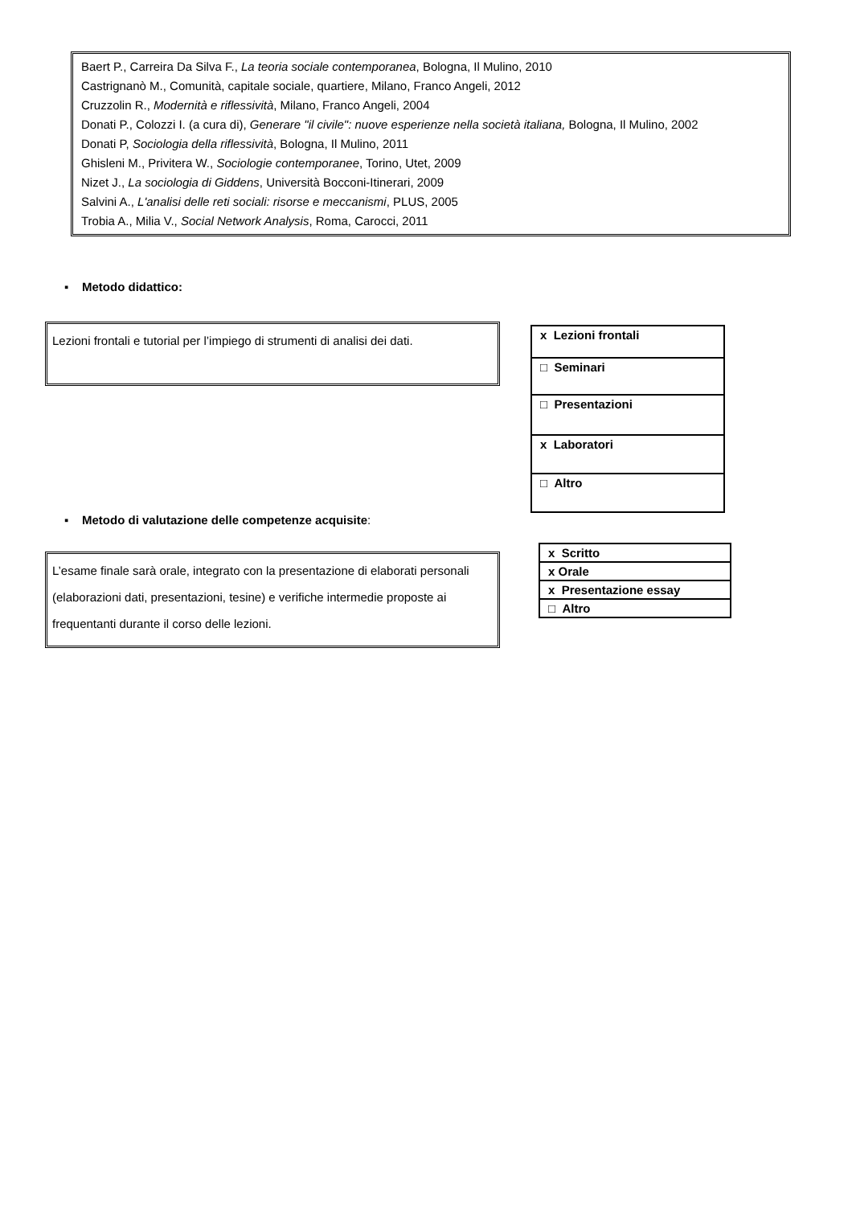Baert P., Carreira Da Silva F., La teoria sociale contemporanea, Bologna, Il Mulino, 2010
Castrignanò M., Comunità, capitale sociale, quartiere, Milano, Franco Angeli, 2012
Cruzzolin R., Modernità e riflessività, Milano, Franco Angeli, 2004
Donati P., Colozzi I. (a cura di), Generare "il civile": nuove esperienze nella società italiana, Bologna, Il Mulino, 2002
Donati P, Sociologia della riflessività, Bologna, Il Mulino, 2011
Ghisleni M., Privitera W., Sociologie contemporanee, Torino, Utet, 2009
Nizet J., La sociologia di Giddens, Università Bocconi-Itinerari, 2009
Salvini A., L'analisi delle reti sociali: risorse e meccanismi, PLUS, 2005
Trobia A., Milia V., Social Network Analysis, Roma, Carocci, 2011
▪ Metodo didattico:
Lezioni frontali e tutorial per l’impiego di strumenti di analisi dei dati.
| x Lezioni frontali |
| □ Seminari |
| □ Presentazioni |
| x Laboratori |
| □ Altro |
▪ Metodo di valutazione delle competenze acquisite:
L’esame finale sarà orale, integrato con la presentazione di elaborati personali (elaborazioni dati, presentazioni, tesine) e verifiche intermedie proposte ai frequentanti durante il corso delle lezioni.
| x Scritto |
| x Orale |
| x Presentazione essay |
| □ Altro |